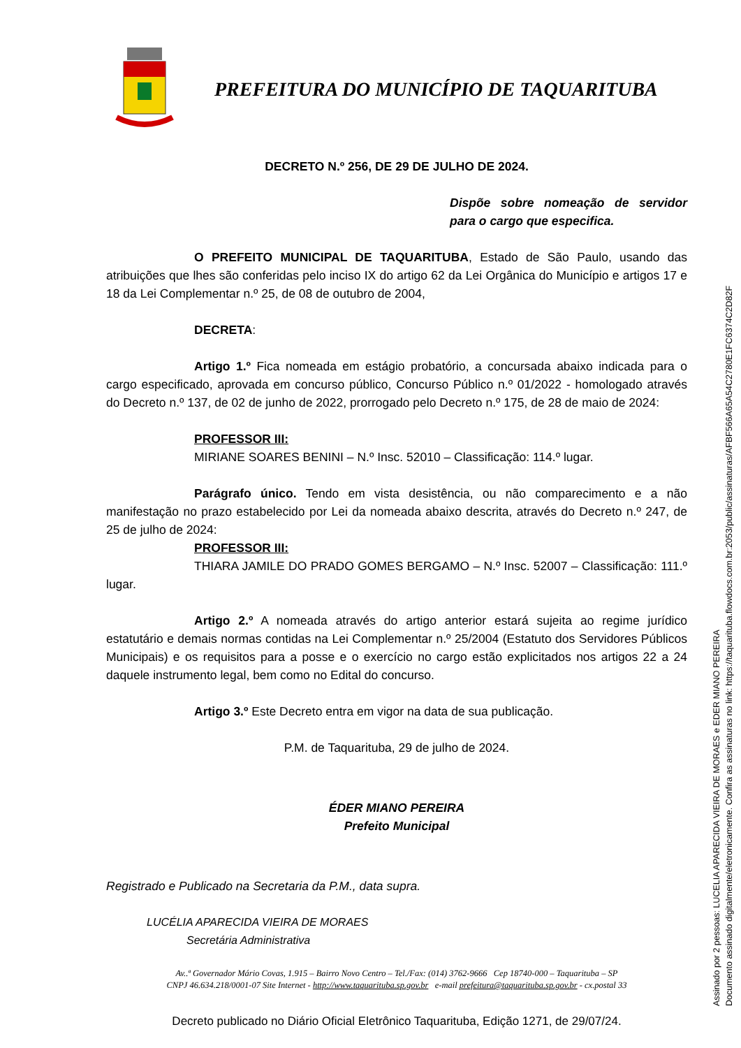PREFEITURA DO MUNICÍPIO DE TAQUARITUBA
DECRETO N.º 256, DE 29 DE JULHO DE 2024.
Dispõe sobre nomeação de servidor para o cargo que especifica.
O PREFEITO MUNICIPAL DE TAQUARITUBA, Estado de São Paulo, usando das atribuições que lhes são conferidas pelo inciso IX do artigo 62 da Lei Orgânica do Município e artigos 17 e 18 da Lei Complementar n.º 25, de 08 de outubro de 2004,
DECRETA:
Artigo 1.º Fica nomeada em estágio probatório, a concursada abaixo indicada para o cargo especificado, aprovada em concurso público, Concurso Público n.º 01/2022 - homologado através do Decreto n.º 137, de 02 de junho de 2022, prorrogado pelo Decreto n.º 175, de 28 de maio de 2024:
PROFESSOR III:
MIRIANE SOARES BENINI – N.º Insc. 52010 – Classificação: 114.º lugar.
Parágrafo único. Tendo em vista desistência, ou não comparecimento e a não manifestação no prazo estabelecido por Lei da nomeada abaixo descrita, através do Decreto n.º 247, de 25 de julho de 2024:
PROFESSOR III:
THIARA JAMILE DO PRADO GOMES BERGAMO – N.º Insc. 52007 – Classificação: 111.º lugar.
Artigo 2.º A nomeada através do artigo anterior estará sujeita ao regime jurídico estatutário e demais normas contidas na Lei Complementar n.º 25/2004 (Estatuto dos Servidores Públicos Municipais) e os requisitos para a posse e o exercício no cargo estão explicitados nos artigos 22 a 24 daquele instrumento legal, bem como no Edital do concurso.
Artigo 3.º Este Decreto entra em vigor na data de sua publicação.
P.M. de Taquarituba, 29 de julho de 2024.
ÉDER MIANO PEREIRA
Prefeito Municipal
Registrado e Publicado na Secretaria da P.M., data supra.
LUCÉLIA APARECIDA VIEIRA DE MORAES
Secretária Administrativa
Av..ª Governador Mário Covas, 1.915 – Bairro Novo Centro – Tel./Fax: (014) 3762-9666 Cep 18740-000 – Taquarituba – SP
CNPJ 46.634.218/0001-07 Site Internet - http://www.taquarituba.sp.gov.br e-mail prefeitura@taquarituba.sp.gov.br - cx.postal 33
Decreto publicado no Diário Oficial Eletrônico Taquarituba, Edição 1271, de 29/07/24.
Assinado por 2 pessoas: LUCELIA APARECIDA VIEIRA DE MORAES e EDER MIANO PEREIRA
Documento assinado digitalmente/eletronicamente. Confira as assinaturas no link: https://taquarituba.flowdocs.com.br:2053/public/assinaturas/AFBF566A65A54C2780E1FC6374C2D82F